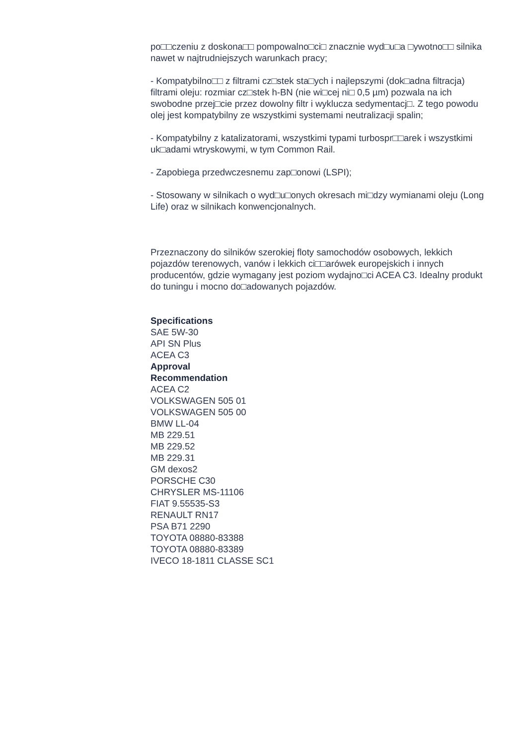po□□czeniu z doskona□□ pompowalno□ci□ znacznie wyd□u□a □ywotno□□ silnika nawet w najtrudniejszych warunkach pracy;
- Kompatybilno□□ z filtrami cz□stek sta□ych i najlepszymi (dok□adna filtracja) filtrami oleju: rozmiar cz□stek h-BN (nie wi□cej ni□ 0,5 µm) pozwala na ich swobodne przej□cie przez dowolny filtr i wyklucza sedymentacj□. Z tego powodu olej jest kompatybilny ze wszystkimi systemami neutralizacji spalin;
- Kompatybilny z katalizatorami, wszystkimi typami turbospr□□arek i wszystkimi uk□adami wtryskowymi, w tym Common Rail.
- Zapobiega przedwczesnemu zap□onowi (LSPI);
- Stosowany w silnikach o wyd□u□onych okresach mi□dzy wymianami oleju (Long Life) oraz w silnikach konwencjonalnych.
Przeznaczony do silników szerokiej floty samochodów osobowych, lekkich pojazdów terenowych, vanów i lekkich ci□□arówek europejskich i innych producentów, gdzie wymagany jest poziom wydajno□ci ACEA C3. Idealny produkt do tuningu i mocno do□adowanych pojazdów.
Specifications
SAE 5W-30
API SN Plus
ACEA C3
Approval
Recommendation
ACEA C2
VOLKSWAGEN 505 01
VOLKSWAGEN 505 00
BMW LL-04
MB 229.51
MB 229.52
MB 229.31
GM dexos2
PORSCHE C30
CHRYSLER MS-11106
FIAT 9.55535-S3
RENAULT RN17
PSA B71 2290
TOYOTA 08880-83388
TOYOTA 08880-83389
IVECO 18-1811 CLASSE SC1